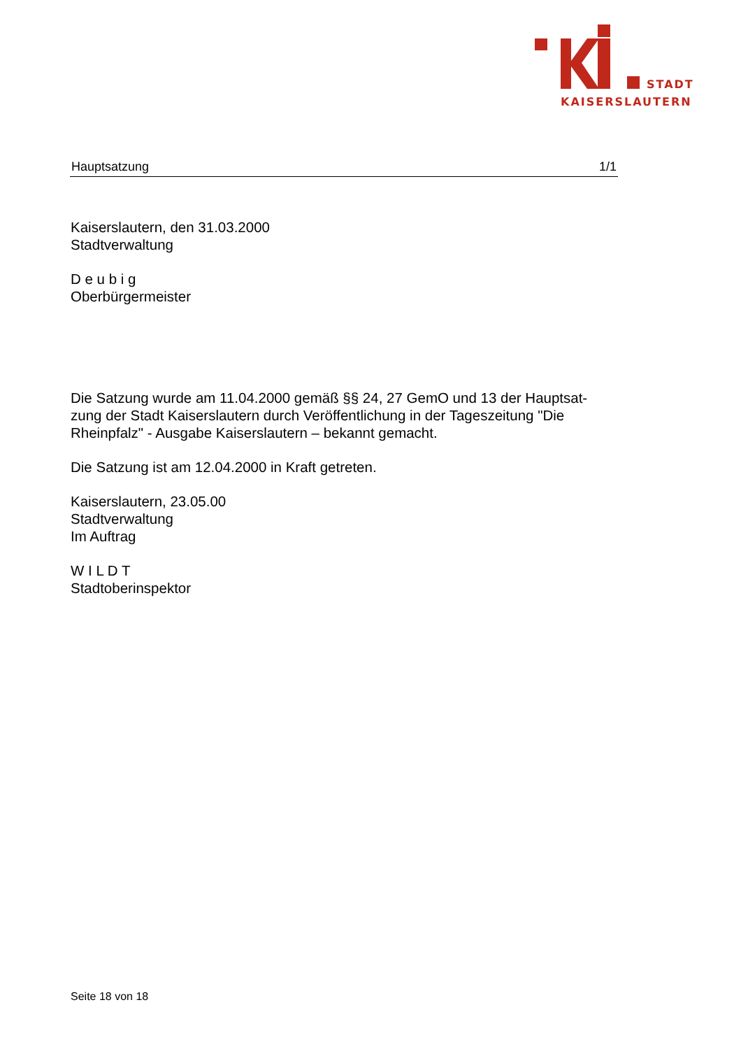STADT
KAISERSLAUTERN
Hauptsatzung 1/1
Kaiserslautern, den 31.03.2000
Stadtverwaltung
D e u b i g
Oberbürgermeister
Die Satzung wurde am 11.04.2000 gemäß §§ 24, 27 GemO und 13 der Hauptsat-zung der Stadt Kaiserslautern durch Veröffentlichung in der Tageszeitung "Die Rheinpfalz" - Ausgabe Kaiserslautern – bekannt gemacht.
Die Satzung ist am 12.04.2000 in Kraft getreten.
Kaiserslautern, 23.05.00
Stadtverwaltung
Im Auftrag
W I L D T
Stadtoberinspektor
Seite 18 von 18